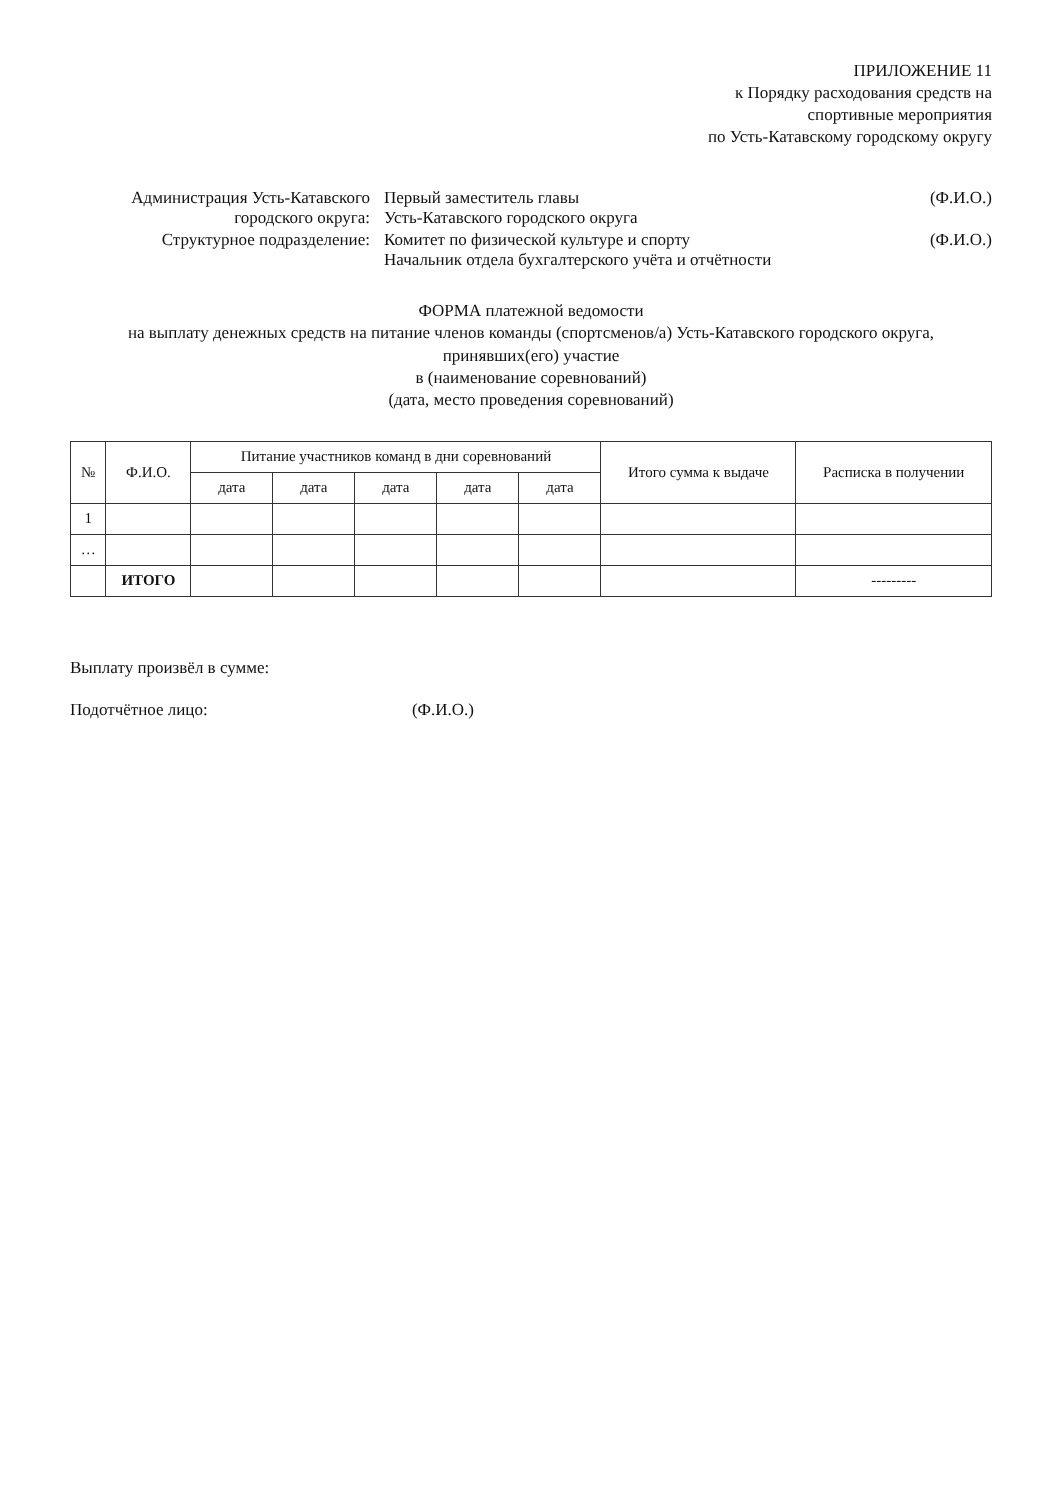ПРИЛОЖЕНИЕ 11
к Порядку расходования средств на
спортивные мероприятия
по Усть-Катавскому городскому округу
Администрация Усть-Катавского городского округа:
Первый заместитель главы
Усть-Катавского городского округа
(Ф.И.О.)
Структурное подразделение: Комитет по физической культуре и спорту
Начальник отдела бухгалтерского учёта и отчётности
(Ф.И.О.)
ФОРМА платежной ведомости
на выплату денежных средств на питание членов команды (спортсменов/а) Усть-Катавского городского округа, принявших(его) участие
в (наименование соревнований)
(дата, место проведения соревнований)
| № | Ф.И.О. | Питание участников команд в дни соревнований | | | | | Итого сумма к выдаче | Расписка в получении |
| --- | --- | --- | --- | --- | --- | --- | --- | --- |
| | | дата | дата | дата | дата | дата | | |
| 1 | | | | | | | | |
| … | | | | | | | | |
| | ИТОГО | | | | | | | --------- |
Выплату произвёл в сумме:
Подотчётное лицо: (Ф.И.О.)